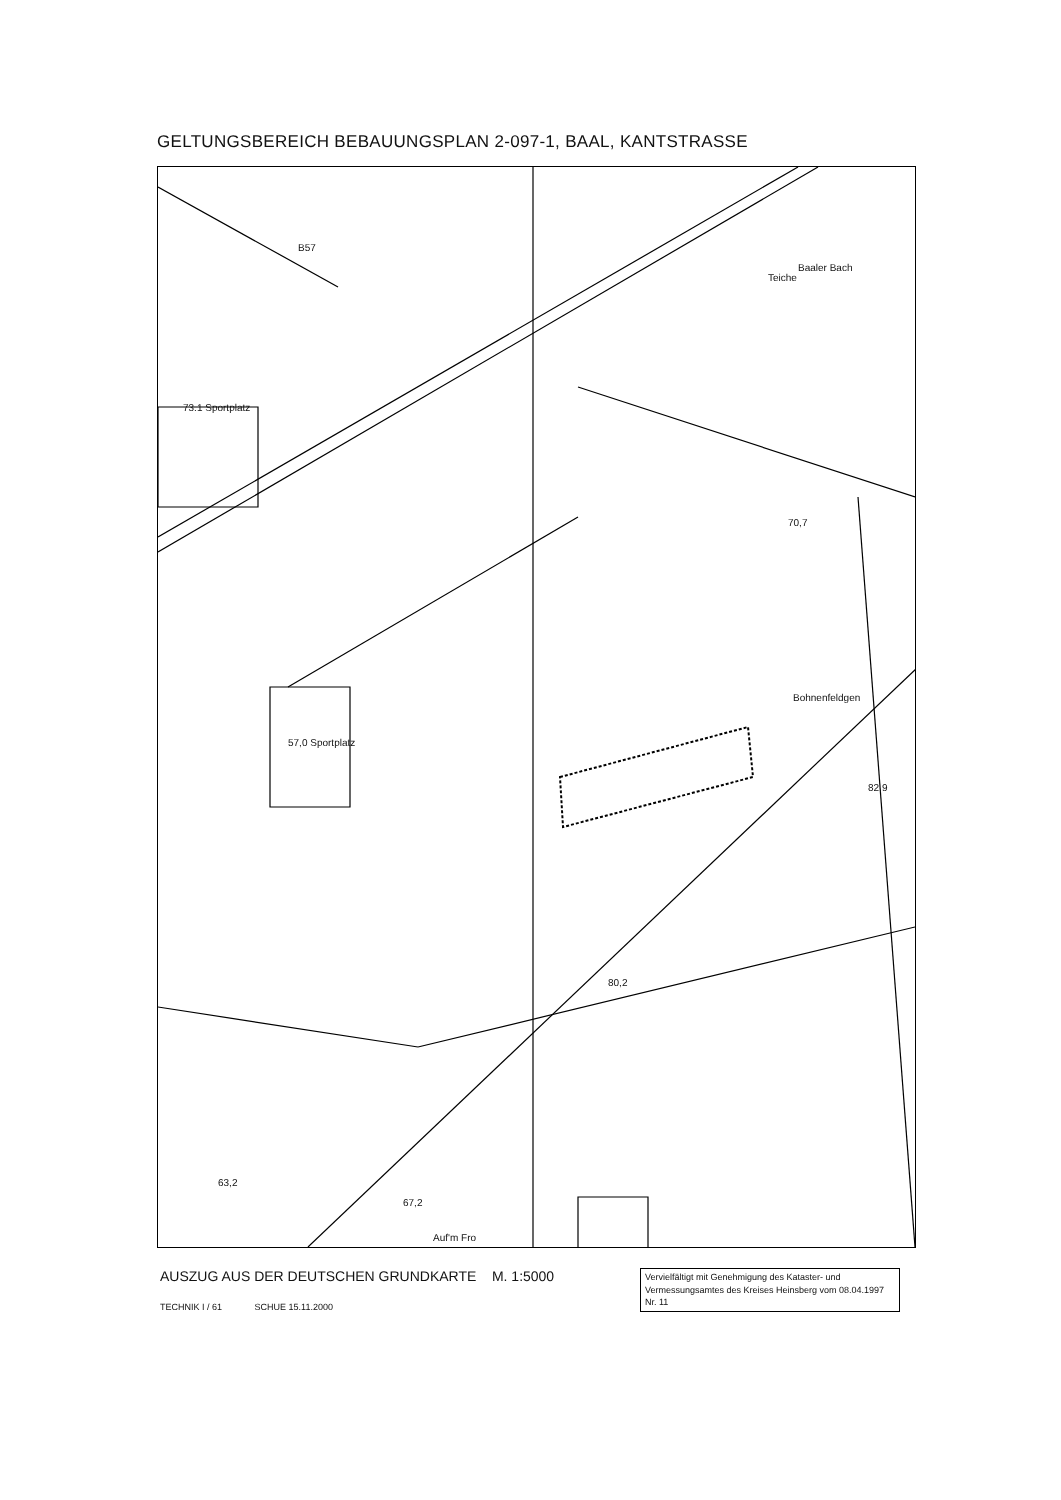GELTUNGSBEREICH BEBAUUNGSPLAN 2-097-1, BAAL, KANTSTRASSE
73.1 Sportplatz
57,0 Sportplatz
Bohnenfeldgen
70,7
Teiche
Baaler Bach
B57
80,2
63,2
67,2
Auf'm Fro
82,9
AUSZUG AUS DER DEUTSCHEN GRUNDKARTE M. 1:5000
TECHNIK I / 61 SCHUE 15.11.2000
Vervielfältigt mit Genehmigung des Kataster- und Vermessungsamtes des Kreises Heinsberg vom 08.04.1997 Nr. 11